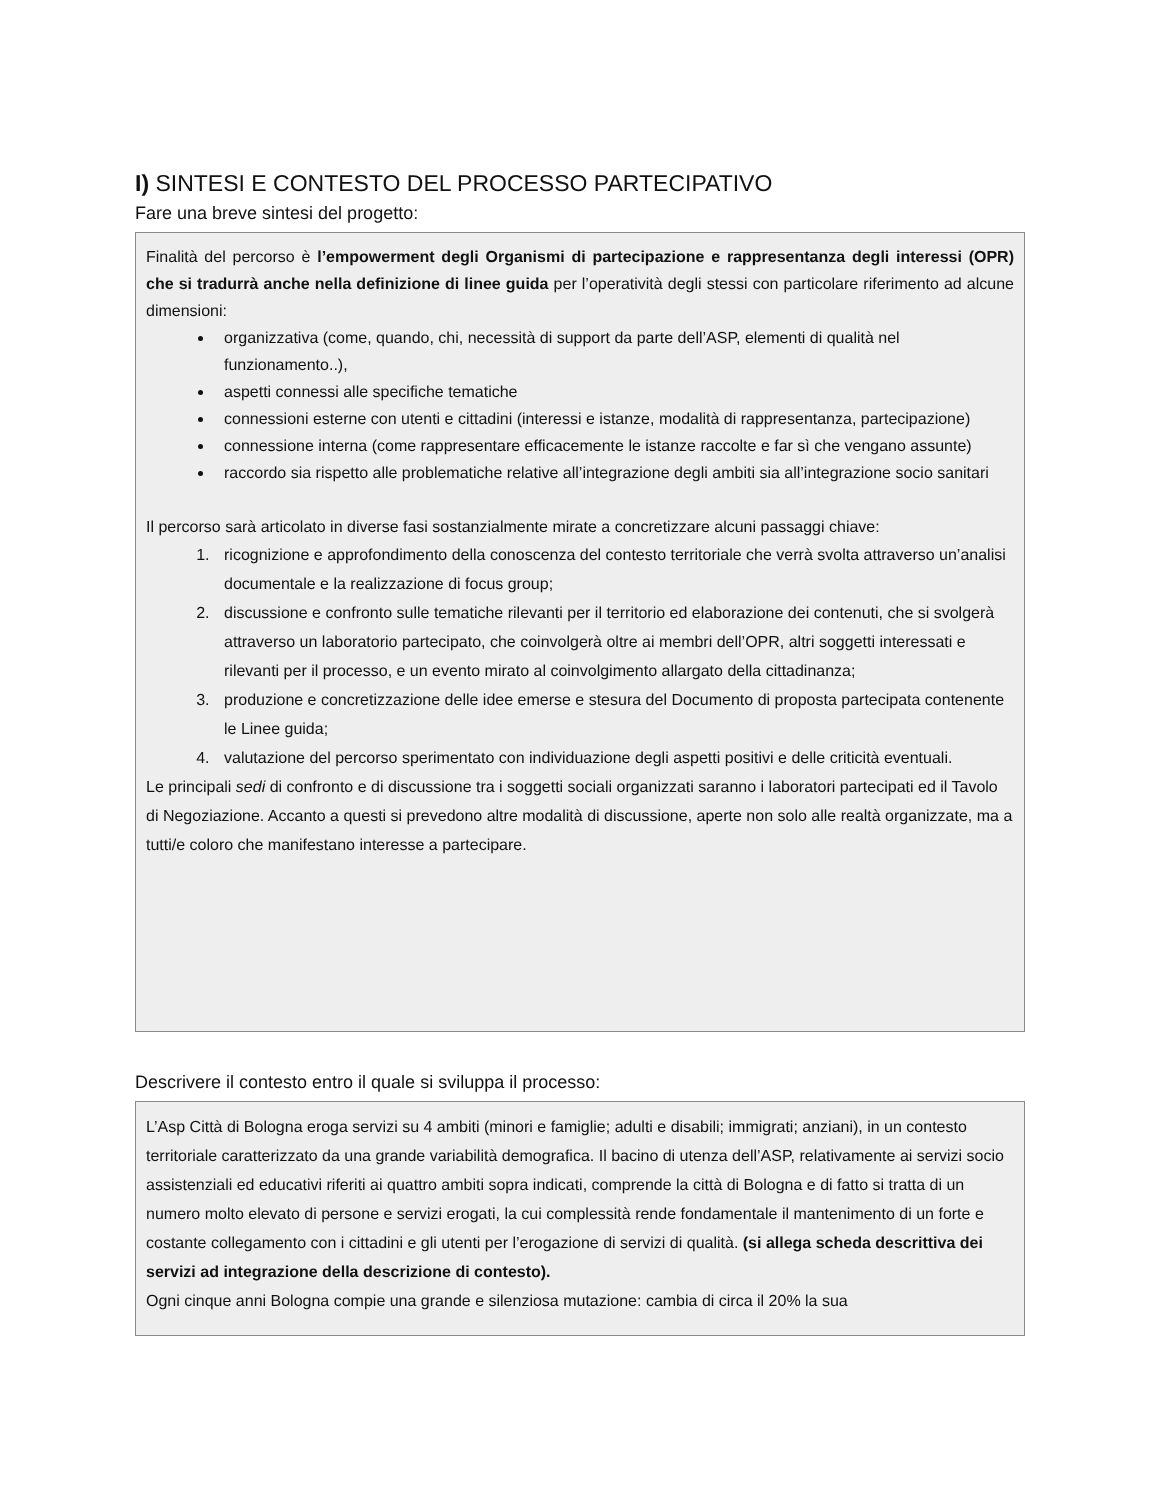I) SINTESI E CONTESTO DEL PROCESSO PARTECIPATIVO
Fare una breve sintesi del progetto:
Finalità del percorso è l’empowerment degli Organismi di partecipazione e rappresentanza degli interessi (OPR) che si tradurrà anche nella definizione di linee guida per l’operatività degli stessi con particolare riferimento ad alcune dimensioni:
organizzativa (come, quando, chi, necessità di support da parte dell’ASP, elementi di qualità nel funzionamento..),
aspetti connessi alle specifiche tematiche
connessioni esterne con utenti e cittadini (interessi e istanze, modalità di rappresentanza, partecipazione)
connessione interna (come rappresentare efficacemente le istanze raccolte e far sì che vengano assunte)
raccordo sia rispetto alle problematiche relative all’integrazione degli ambiti sia all’integrazione socio sanitari
Il percorso sarà articolato in diverse fasi sostanzialmente mirate a concretizzare alcuni passaggi chiave:
1. ricognizione e approfondimento della conoscenza del contesto territoriale che verrà svolta attraverso un’analisi documentale e la realizzazione di focus group;
2. discussione e confronto sulle tematiche rilevanti per il territorio ed elaborazione dei contenuti, che si svolgerà attraverso un laboratorio partecipato, che coinvolgerà oltre ai membri dell’OPR, altri soggetti interessati e rilevanti per il processo, e un evento mirato al coinvolgimento allargato della cittadinanza;
3. produzione e concretizzazione delle idee emerse e stesura del Documento di proposta partecipata contenente le Linee guida;
4. valutazione del percorso sperimentato con individuazione degli aspetti positivi e delle criticità eventuali.
Le principali sedi di confronto e di discussione tra i soggetti sociali organizzati saranno i laboratori partecipati ed il Tavolo di Negoziazione. Accanto a questi si prevedono altre modalità di discussione, aperte non solo alle realtà organizzate, ma a tutti/e coloro che manifestano interesse a partecipare.
Descrivere il contesto entro il quale si sviluppa il processo:
L’Asp Città di Bologna eroga servizi su 4 ambiti (minori e famiglie; adulti e disabili; immigrati; anziani), in un contesto territoriale caratterizzato da una grande variabilità demografica. Il bacino di utenza dell’ASP, relativamente ai servizi socio assistenziali ed educativi riferiti ai quattro ambiti sopra indicati, comprende la città di Bologna e di fatto si tratta di un numero molto elevato di persone e servizi erogati, la cui complessità rende fondamentale il mantenimento di un forte e costante collegamento con i cittadini e gli utenti per l’erogazione di servizi di qualità. (si allega scheda descrittiva dei servizi ad integrazione della descrizione di contesto).
Ogni cinque anni Bologna compie una grande e silenziosa mutazione: cambia di circa il 20% la sua